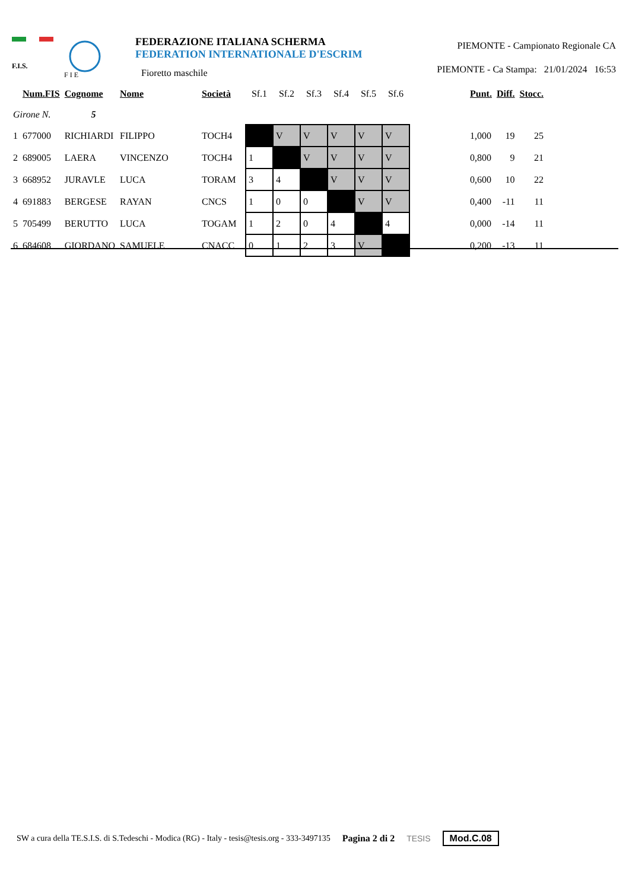F.I.S.
F I E
FEDERAZIONE ITALIANA SCHERMA
FEDERATION INTERNATIONALE D'ESCRIM
Fioretto maschile
PIEMONTE - Campionato Regionale CA
PIEMONTE - Ca Stampa: 21/01/2024 16:53
| | Num.FIS | Cognome | Nome | Società | Sf.1 | Sf.2 | Sf.3 | Sf.4 | Sf.5 | Sf.6 | | Punt. | Diff. | Stocc. |
| --- | --- | --- | --- | --- | --- | --- | --- | --- | --- | --- | --- | --- | --- | --- |
| Girone N. 5 | | | | | | | | | | | | | | |
| 1 | 677000 | RICHIARDI | FILIPPO | TOCH4 | | V | V | V | V | V | | 1,000 | 19 | 25 |
| 2 | 689005 | LAERA | VINCENZO | TOCH4 | 1 | | V | V | V | V | | 0,800 | 9 | 21 |
| 3 | 668952 | JURAVLE | LUCA | TORAM | 3 | 4 | | V | V | V | | 0,600 | 10 | 22 |
| 4 | 691883 | BERGESE | RAYAN | CNCS | 1 | 0 | 0 | | V | V | | 0,400 | -11 | 11 |
| 5 | 705499 | BERUTTO | LUCA | TOGAM | 1 | 2 | 0 | 4 | | 4 | | 0,000 | -14 | 11 |
| 6 | 684608 | GIORDANO | SAMUELE | CNACC | 0 | 1 | 2 | 3 | V | | | 0,200 | -13 | 11 |
SW a cura della TE.S.I.S. di S.Tedeschi - Modica (RG) - Italy - tesis@tesis.org - 333-3497135 Pagina 2 di 2 TESIS Mod.C.08